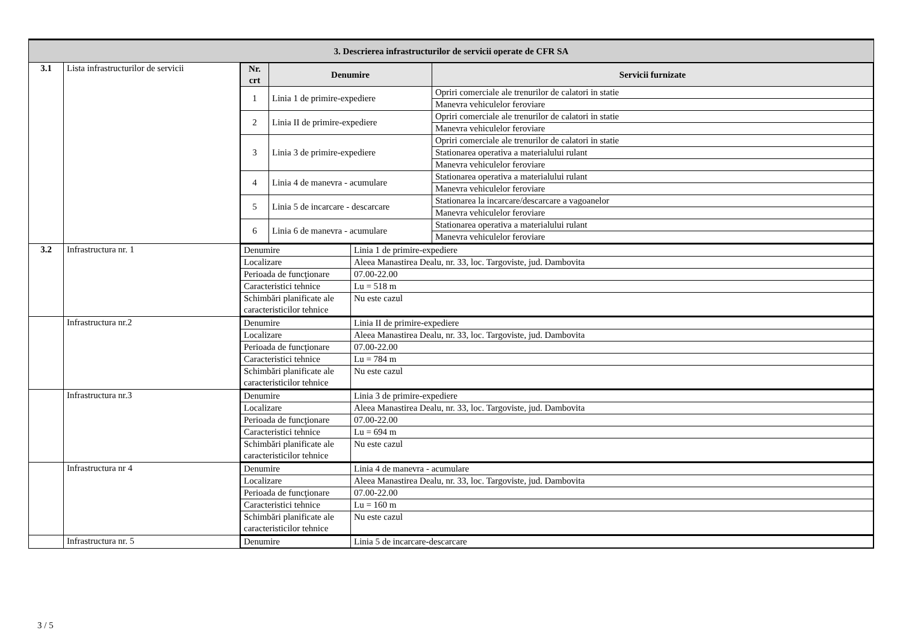| 3. Descrierea infrastructurilor de servicii operate de CFR SA | | |
| 3.1 | Lista infrastructurilor de servicii | / Nr. crt / Denumire / Servicii furnizate / / --- / --- / --- / / 1 / Linia 1 de primire-expediere / Opriri comerciale ale trenurilor de calatori in statie / / / / Manevra vehiculelor feroviare / / 2 / Linia II de primire-expediere / Opriri comerciale ale trenurilor de calatori in statie / / / / Manevra vehiculelor feroviare / / 3 / Linia 3 de primire-expediere / Opriri comerciale ale trenurilor de calatori in statie / / / / Stationarea operativa a materialului rulant / / / / Manevra vehiculelor feroviare / / 4 / Linia 4 de manevra - acumulare / Stationarea operativa a materialului rulant / / / / Manevra vehiculelor feroviare / / 5 / Linia 5 de incarcare - descarcare / Stationarea la incarcare/descarcare a vagoanelor / / / / Manevra vehiculelor feroviare / / 6 / Linia 6 de manevra - acumulare / Stationarea operativa a materialului rulant / / / / Manevra vehiculelor feroviare / |
| 3.2 | Infrastructura nr. 1 | / Denumire / Linia 1 de primire-expediere / / Localizare / Aleea Manastirea Dealu, nr. 33, loc. Targoviste, jud. Dambovita / / Perioada de funcţionare / 07.00-22.00 / / Caracteristici tehnice / Lu = 518 m / / Schimbări planificate ale caracteristicilor tehnice / Nu este cazul / |
| | Infrastructura nr.2 | / Denumire / Linia II de primire-expediere / / Localizare / Aleea Manastirea Dealu, nr. 33, loc. Targoviste, jud. Dambovita / / Perioada de funcţionare / 07.00-22.00 / / Caracteristici tehnice / Lu = 784 m / / Schimbări planificate ale caracteristicilor tehnice / Nu este cazul / |
| | Infrastructura nr.3 | / Denumire / Linia 3 de primire-expediere / / Localizare / Aleea Manastirea Dealu, nr. 33, loc. Targoviste, jud. Dambovita / / Perioada de funcţionare / 07.00-22.00 / / Caracteristici tehnice / Lu = 694 m / / Schimbări planificate ale caracteristicilor tehnice / Nu este cazul / |
| | Infrastructura nr 4 | / Denumire / Linia 4 de manevra - acumulare / / Localizare / Aleea Manastirea Dealu, nr. 33, loc. Targoviste, jud. Dambovita / / Perioada de funcţionare / 07.00-22.00 / / Caracteristici tehnice / Lu = 160 m / / Schimbări planificate ale caracteristicilor tehnice / Nu este cazul / |
| | Infrastructura nr. 5 | / Denumire / Linia 5 de incarcare-descarcare / |
3 / 5